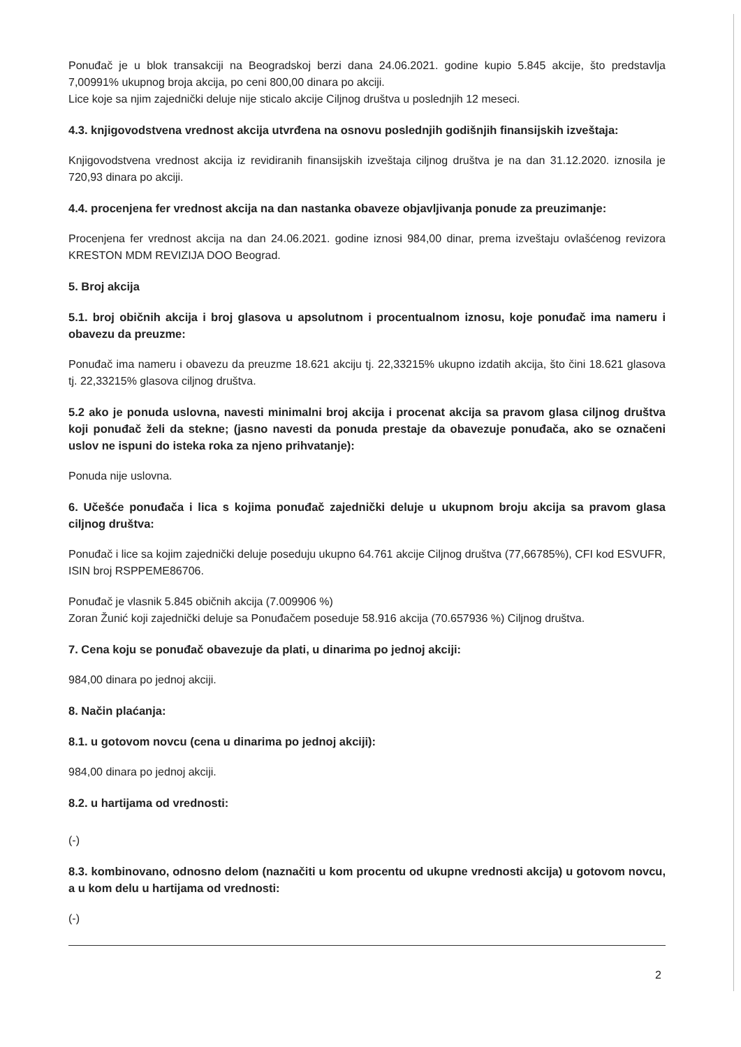Ponuđač je u blok transakciji na Beogradskoj berzi dana 24.06.2021. godine kupio 5.845 akcije, što predstavlja 7,00991% ukupnog broja akcija, po ceni 800,00 dinara po akciji.
Lice koje sa njim zajednički deluje nije sticalo akcije Ciljnog društva u poslednjih 12 meseci.
4.3. knjigovodstvena vrednost akcija utvrđena na osnovu poslednjih godišnjih finansijskih izveštaja:
Knjigovodstvena vrednost akcija iz revidiranih finansijskih izveštaja ciljnog društva je na dan 31.12.2020. iznosila je 720,93 dinara po akciji.
4.4. procenjena fer vrednost akcija na dan nastanka obaveze objavljivanja ponude za preuzimanje:
Procenjena fer vrednost akcija na dan 24.06.2021. godine iznosi 984,00 dinar, prema izveštaju ovlašćenog revizora KRESTON MDM REVIZIJA DOO Beograd.
5. Broj akcija
5.1. broj običnih akcija i broj glasova u apsolutnom i procentualnom iznosu, koje ponuđač ima nameru i obavezu da preuzme:
Ponuđač ima nameru i obavezu da preuzme 18.621 akciju tj. 22,33215% ukupno izdatih akcija, što čini 18.621 glasova tj. 22,33215% glasova ciljnog društva.
5.2 ako je ponuda uslovna, navesti minimalni broj akcija i procenat akcija sa pravom glasa ciljnog društva koji ponuđač želi da stekne; (jasno navesti da ponuda prestaje da obavezuje ponuđača, ako se označeni uslov ne ispuni do isteka roka za njeno prihvatanje):
Ponuda nije uslovna.
6. Učešće ponuđača i lica s kojima ponuđač zajednički deluje u ukupnom broju akcija sa pravom glasa ciljnog društva:
Ponuđač i lice sa kojim zajednički deluje poseduju ukupno 64.761 akcije Ciljnog društva (77,66785%), CFI kod ESVUFR, ISIN broj RSPPEME86706.
Ponuđač je vlasnik 5.845 običnih akcija (7.009906 %)
Zoran Žunić koji zajednički deluje sa Ponuđačem poseduje 58.916 akcija (70.657936 %) Ciljnog društva.
7. Cena koju se ponuđač obavezuje da plati, u dinarima po jednoj akciji:
984,00 dinara po jednoj akciji.
8. Način plaćanja:
8.1. u gotovom novcu (cena u dinarima po jednoj akciji):
984,00 dinara po jednoj akciji.
8.2. u hartijama od vrednosti:
(-)
8.3. kombinovano, odnosno delom (naznačiti u kom procentu od ukupne vrednosti akcija) u gotovom novcu, a u kom delu u hartijama od vrednosti:
(-)
2